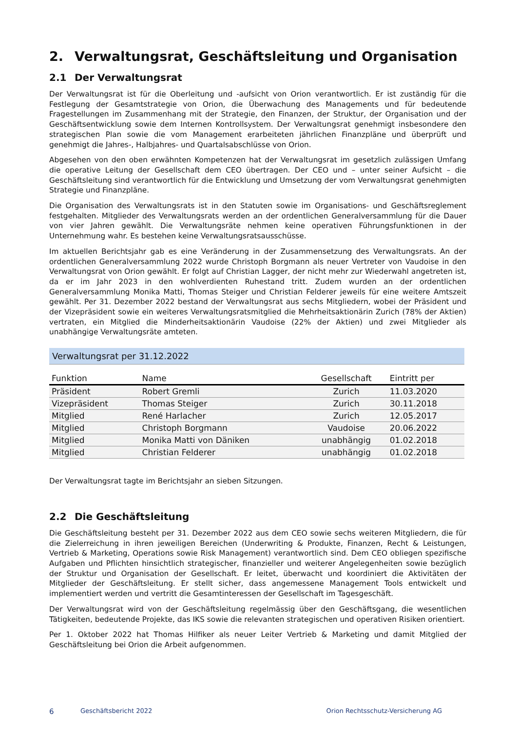2. Verwaltungsrat, Geschäftsleitung und Organisation
2.1 Der Verwaltungsrat
Der Verwaltungsrat ist für die Oberleitung und -aufsicht von Orion verantwortlich. Er ist zuständig für die Festlegung der Gesamtstrategie von Orion, die Überwachung des Managements und für bedeutende Fragestellungen im Zusammenhang mit der Strategie, den Finanzen, der Struktur, der Organisation und der Geschäftsentwicklung sowie dem Internen Kontrollsystem. Der Verwaltungsrat genehmigt insbesondere den strategischen Plan sowie die vom Management erarbeiteten jährlichen Finanzpläne und überprüft und genehmigt die Jahres-, Halbjahres- und Quartalsabschlüsse von Orion.
Abgesehen von den oben erwähnten Kompetenzen hat der Verwaltungsrat im gesetzlich zulässigen Umfang die operative Leitung der Gesellschaft dem CEO übertragen. Der CEO und – unter seiner Aufsicht – die Geschäftsleitung sind verantwortlich für die Entwicklung und Umsetzung der vom Verwaltungsrat genehmigten Strategie und Finanzpläne.
Die Organisation des Verwaltungsrats ist in den Statuten sowie im Organisations- und Geschäftsreglement festgehalten. Mitglieder des Verwaltungsrats werden an der ordentlichen Generalversammlung für die Dauer von vier Jahren gewählt. Die Verwaltungsräte nehmen keine operativen Führungsfunktionen in der Unternehmung wahr. Es bestehen keine Verwaltungsratsausschüsse.
Im aktuellen Berichtsjahr gab es eine Veränderung in der Zusammensetzung des Verwaltungsrats. An der ordentlichen Generalversammlung 2022 wurde Christoph Borgmann als neuer Vertreter von Vaudoise in den Verwaltungsrat von Orion gewählt. Er folgt auf Christian Lagger, der nicht mehr zur Wiederwahl angetreten ist, da er im Jahr 2023 in den wohlverdienten Ruhestand tritt. Zudem wurden an der ordentlichen Generalversammlung Monika Matti, Thomas Steiger und Christian Felderer jeweils für eine weitere Amtszeit gewählt. Per 31. Dezember 2022 bestand der Verwaltungsrat aus sechs Mitgliedern, wobei der Präsident und der Vizepräsident sowie ein weiteres Verwaltungsratsmitglied die Mehrheitsaktionärin Zurich (78% der Aktien) vertraten, ein Mitglied die Minderheitsaktionärin Vaudoise (22% der Aktien) und zwei Mitglieder als unabhängige Verwaltungsräte amteten.
| Verwaltungsrat per 31.12.2022 | | | |
| Funktion | Name | Gesellschaft | Eintritt per |
| Präsident | Robert Gremli | Zurich | 11.03.2020 |
| Vizepräsident | Thomas Steiger | Zurich | 30.11.2018 |
| Mitglied | René Harlacher | Zurich | 12.05.2017 |
| Mitglied | Christoph Borgmann | Vaudoise | 20.06.2022 |
| Mitglied | Monika Matti von Däniken | unabhängig | 01.02.2018 |
| Mitglied | Christian Felderer | unabhängig | 01.02.2018 |
Der Verwaltungsrat tagte im Berichtsjahr an sieben Sitzungen.
2.2 Die Geschäftsleitung
Die Geschäftsleitung besteht per 31. Dezember 2022 aus dem CEO sowie sechs weiteren Mitgliedern, die für die Zielerreichung in ihren jeweiligen Bereichen (Underwriting & Produkte, Finanzen, Recht & Leistungen, Vertrieb & Marketing, Operations sowie Risk Management) verantwortlich sind. Dem CEO obliegen spezifische Aufgaben und Pflichten hinsichtlich strategischer, finanzieller und weiterer Angelegenheiten sowie bezüglich der Struktur und Organisation der Gesellschaft. Er leitet, überwacht und koordiniert die Aktivitäten der Mitglieder der Geschäftsleitung. Er stellt sicher, dass angemessene Management Tools entwickelt und implementiert werden und vertritt die Gesamtinteressen der Gesellschaft im Tagesgeschäft.
Der Verwaltungsrat wird von der Geschäftsleitung regelmässig über den Geschäftsgang, die wesentlichen Tätigkeiten, bedeutende Projekte, das IKS sowie die relevanten strategischen und operativen Risiken orientiert.
Per 1. Oktober 2022 hat Thomas Hilfiker als neuer Leiter Vertrieb & Marketing und damit Mitglied der Geschäftsleitung bei Orion die Arbeit aufgenommen.
6 Geschäftsbericht 2022 Orion Rechtsschutz-Versicherung AG